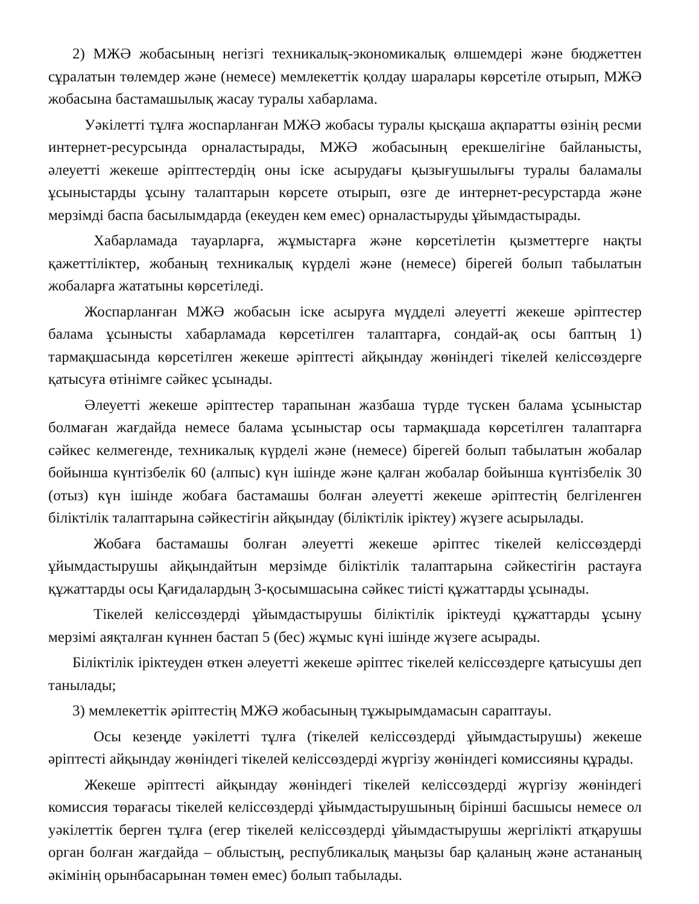2) МЖӘ жобасының негізгі техникалық-экономикалық өлшемдері және бюджеттен сұралатын төлемдер және (немесе) мемлекеттік қолдау шаралары көрсетіле отырып, МЖӘ жобасына бастамашылық жасау туралы хабарлама.
Уәкілетті тұлға жоспарланған МЖӘ жобасы туралы қысқаша ақпаратты өзінің ресми интернет-ресурсында орналастырады, МЖӘ жобасының ерекшелігіне байланысты, әлеуетті жекеше әріптестердің оны іске асырудағы қызығушылығы туралы баламалы ұсыныстарды ұсыну талаптарын көрсете отырып, өзге де интернет-ресурстарда және мерзімді баспа басылымдарда (екеуден кем емес) орналастыруды ұйымдастырады.
Хабарламада тауарларға, жұмыстарға және көрсетілетін қызметтерге нақты қажеттіліктер, жобаның техникалық күрделі және (немесе) бірегей болып табылатын жобаларға жататыны көрсетіледі.
Жоспарланған МЖӘ жобасын іске асыруға мүдделі әлеуетті жекеше әріптестер балама ұсынысты хабарламада көрсетілген талаптарға, сондай-ақ осы баптың 1) тармақшасында көрсетілген жекеше әріптесті айқындау жөніндегі тікелей келіссөздерге қатысуға өтінімге сәйкес ұсынады.
Әлеуетті жекеше әріптестер тарапынан жазбаша түрде түскен балама ұсыныстар болмаған жағдайда немесе балама ұсыныстар осы тармақшада көрсетілген талаптарға сәйкес келмегенде, техникалық күрделі және (немесе) бірегей болып табылатын жобалар бойынша күнтізбелік 60 (алпыс) күн ішінде және қалған жобалар бойынша күнтізбелік 30 (отыз) күн ішінде жобаға бастамашы болған әлеуетті жекеше әріптестің белгіленген біліктілік талаптарына сәйкестігін айқындау (біліктілік іріктеу) жүзеге асырылады.
Жобаға бастамашы болған әлеуетті жекеше әріптес тікелей келіссөздерді ұйымдастырушы айқындайтын мерзімде біліктілік талаптарына сәйкестігін растауға құжаттарды осы Қағидалардың 3-қосымшасына сәйкес тиісті құжаттарды ұсынады.
Тікелей келіссөздерді ұйымдастырушы біліктілік іріктеуді құжаттарды ұсыну мерзімі аяқталған күннен бастап 5 (бес) жұмыс күні ішінде жүзеге асырады.
Біліктілік іріктеуден өткен әлеуетті жекеше әріптес тікелей келіссөздерге қатысушы деп танылады;
3) мемлекеттік әріптестің МЖӘ жобасының тұжырымдамасын сараптауы.
Осы кезеңде уәкілетті тұлға (тікелей келіссөздерді ұйымдастырушы) жекеше әріптесті айқындау жөніндегі тікелей келіссөздерді жүргізу жөніндегі комиссияны құрады.
Жекеше әріптесті айқындау жөніндегі тікелей келіссөздерді жүргізу жөніндегі комиссия төрағасы тікелей келіссөздерді ұйымдастырушының бірінші басшысы немесе ол уәкілеттік берген тұлға (егер тікелей келіссөздерді ұйымдастырушы жергілікті атқарушы орган болған жағдайда – облыстың, республикалық маңызы бар қаланың және астананың әкімінің орынбасарынан төмен емес) болып табылады.